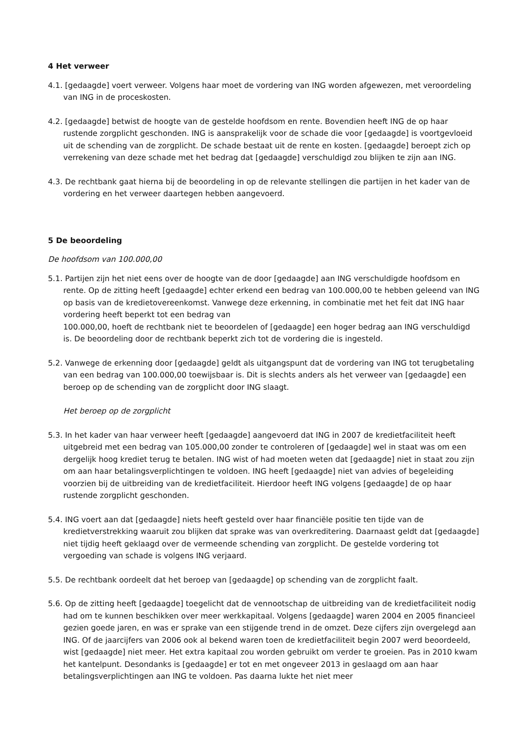4 Het verweer
4.1. [gedaagde] voert verweer. Volgens haar moet de vordering van ING worden afgewezen, met veroordeling van ING in de proceskosten.
4.2. [gedaagde] betwist de hoogte van de gestelde hoofdsom en rente. Bovendien heeft ING de op haar rustende zorgplicht geschonden. ING is aansprakelijk voor de schade die voor [gedaagde] is voortgevloeid uit de schending van de zorgplicht. De schade bestaat uit de rente en kosten. [gedaagde] beroept zich op verrekening van deze schade met het bedrag dat [gedaagde] verschuldigd zou blijken te zijn aan ING.
4.3. De rechtbank gaat hierna bij de beoordeling in op de relevante stellingen die partijen in het kader van de vordering en het verweer daartegen hebben aangevoerd.
5 De beoordeling
De hoofdsom van 100.000,00
5.1. Partijen zijn het niet eens over de hoogte van de door [gedaagde] aan ING verschuldigde hoofdsom en rente. Op de zitting heeft [gedaagde] echter erkend een bedrag van 100.000,00 te hebben geleend van ING op basis van de kredietovereenkomst. Vanwege deze erkenning, in combinatie met het feit dat ING haar vordering heeft beperkt tot een bedrag van
100.000,00, hoeft de rechtbank niet te beoordelen of [gedaagde] een hoger bedrag aan ING verschuldigd is. De beoordeling door de rechtbank beperkt zich tot de vordering die is ingesteld.
5.2. Vanwege de erkenning door [gedaagde] geldt als uitgangspunt dat de vordering van ING tot terugbetaling van een bedrag van 100.000,00 toewijsbaar is. Dit is slechts anders als het verweer van [gedaagde] een beroep op de schending van de zorgplicht door ING slaagt.
Het beroep op de zorgplicht
5.3. In het kader van haar verweer heeft [gedaagde] aangevoerd dat ING in 2007 de kredietfaciliteit heeft uitgebreid met een bedrag van 105.000,00 zonder te controleren of [gedaagde] wel in staat was om een dergelijk hoog krediet terug te betalen. ING wist of had moeten weten dat [gedaagde] niet in staat zou zijn om aan haar betalingsverplichtingen te voldoen. ING heeft [gedaagde] niet van advies of begeleiding voorzien bij de uitbreiding van de kredietfaciliteit. Hierdoor heeft ING volgens [gedaagde] de op haar rustende zorgplicht geschonden.
5.4. ING voert aan dat [gedaagde] niets heeft gesteld over haar financiële positie ten tijde van de kredietverstrekking waaruit zou blijken dat sprake was van overkreditering. Daarnaast geldt dat [gedaagde] niet tijdig heeft geklaagd over de vermeende schending van zorgplicht. De gestelde vordering tot vergoeding van schade is volgens ING verjaard.
5.5. De rechtbank oordeelt dat het beroep van [gedaagde] op schending van de zorgplicht faalt.
5.6. Op de zitting heeft [gedaagde] toegelicht dat de vennootschap de uitbreiding van de kredietfaciliteit nodig had om te kunnen beschikken over meer werkkapitaal. Volgens [gedaagde] waren 2004 en 2005 financieel gezien goede jaren, en was er sprake van een stijgende trend in de omzet. Deze cijfers zijn overgelegd aan ING. Of de jaarcijfers van 2006 ook al bekend waren toen de kredietfaciliteit begin 2007 werd beoordeeld, wist [gedaagde] niet meer. Het extra kapitaal zou worden gebruikt om verder te groeien. Pas in 2010 kwam het kantelpunt. Desondanks is [gedaagde] er tot en met ongeveer 2013 in geslaagd om aan haar betalingsverplichtingen aan ING te voldoen. Pas daarna lukte het niet meer